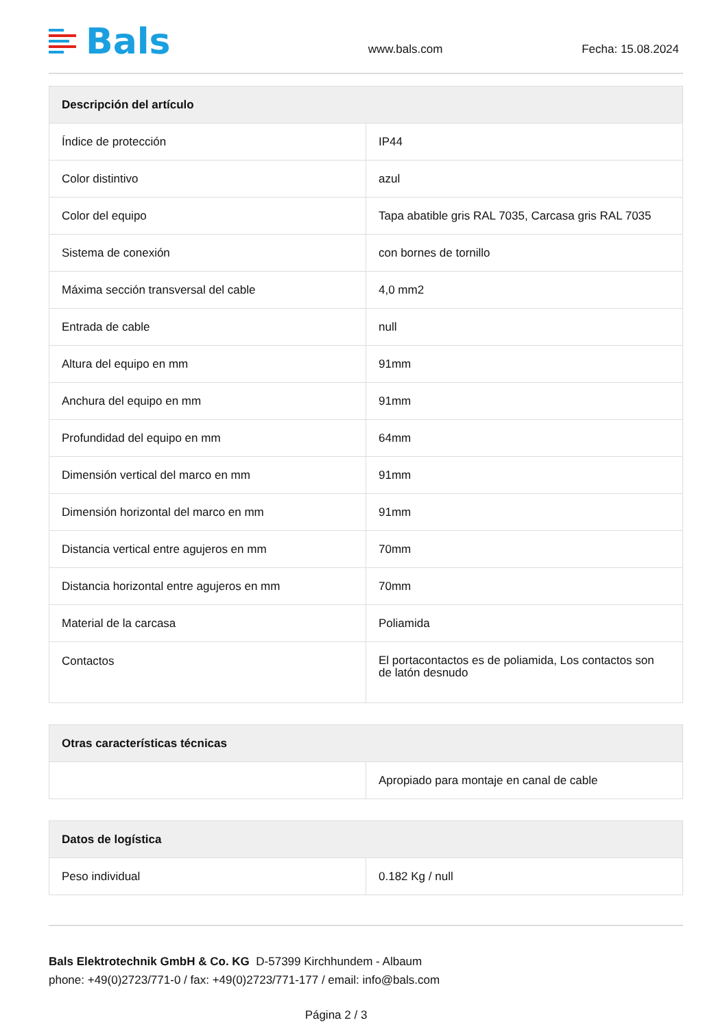Bals
www.bals.com
Fecha: 15.08.2024
| Descripción del artículo | |
| --- | --- |
| Índice de protección | IP44 |
| Color distintivo | azul |
| Color del equipo | Tapa abatible gris RAL 7035, Carcasa gris RAL 7035 |
| Sistema de conexión | con bornes de tornillo |
| Máxima sección transversal del cable | 4,0 mm2 |
| Entrada de cable | null |
| Altura del equipo en mm | 91mm |
| Anchura del equipo en mm | 91mm |
| Profundidad del equipo en mm | 64mm |
| Dimensión vertical del marco en mm | 91mm |
| Dimensión horizontal del marco en mm | 91mm |
| Distancia vertical entre agujeros en mm | 70mm |
| Distancia horizontal entre agujeros en mm | 70mm |
| Material de la carcasa | Poliamida |
| Contactos | El portacontactos es de poliamida, Los contactos son de latón desnudo |
| Otras características técnicas | |
| --- | --- |
| | Apropiado para montaje en canal de cable |
| Datos de logística | |
| --- | --- |
| Peso individual | 0.182 Kg / null |
Bals Elektrotechnik GmbH & Co. KG D-57399 Kirchhundem - Albaum
phone: +49(0)2723/771-0 / fax: +49(0)2723/771-177 / email: info@bals.com
Página 2 / 3